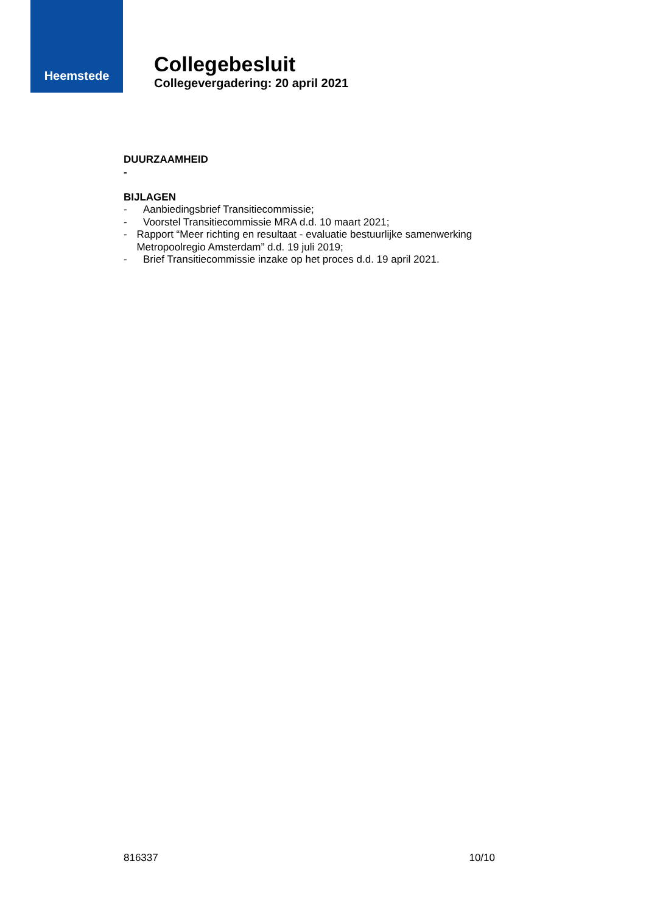Heemstede
Collegebesluit
Collegevergadering: 20 april 2021
DUURZAAMHEID
-
BIJLAGEN
- Aanbiedingsbrief Transitiecommissie;
- Voorstel Transitiecommissie MRA d.d. 10 maart 2021;
- Rapport “Meer richting en resultaat - evaluatie bestuurlijke samenwerking Metropoolregio Amsterdam” d.d. 19 juli 2019;
- Brief Transitiecommissie inzake op het proces d.d. 19 april 2021.
816337 10/10